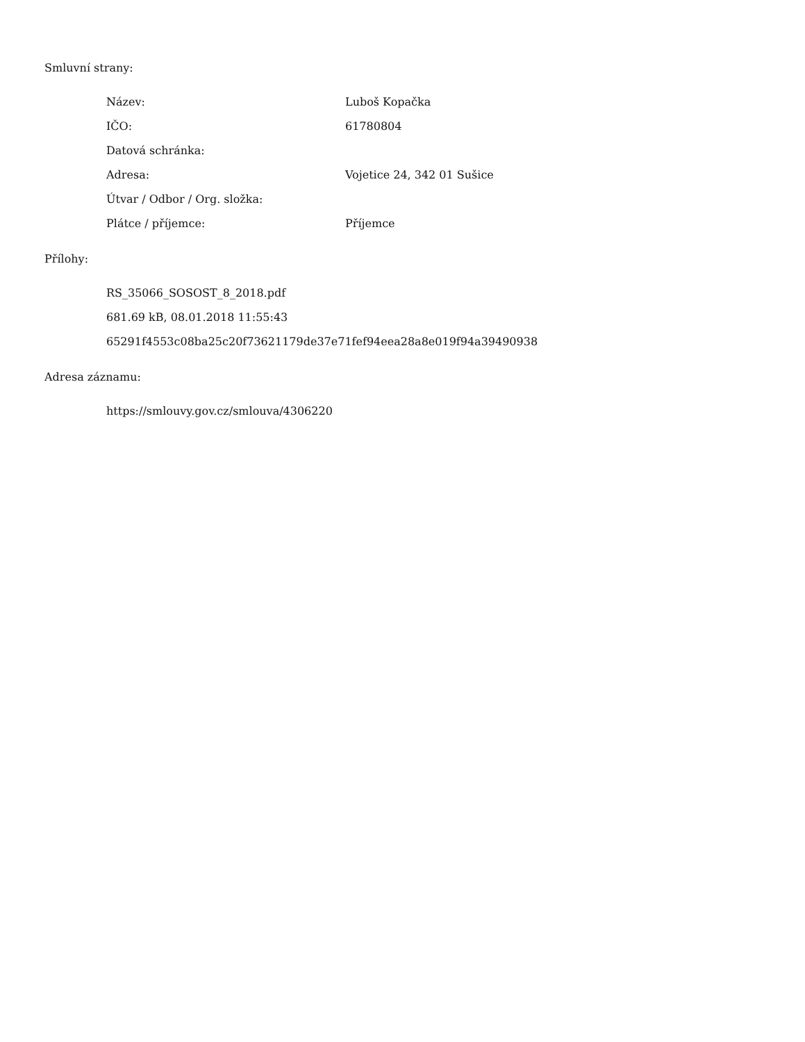Smluvní strany:
| Název: | Luboš Kopačka |
| IČO: | 61780804 |
| Datová schránka: | |
| Adresa: | Vojetice 24, 342 01 Sušice |
| Útvar / Odbor / Org. složka: | |
| Plátce / příjemce: | Příjemce |
Přílohy:
RS_35066_SOSOST_8_2018.pdf
681.69 kB, 08.01.2018 11:55:43
65291f4553c08ba25c20f73621179de37e71fef94eea28a8e019f94a39490938
Adresa záznamu:
https://smlouvy.gov.cz/smlouva/4306220